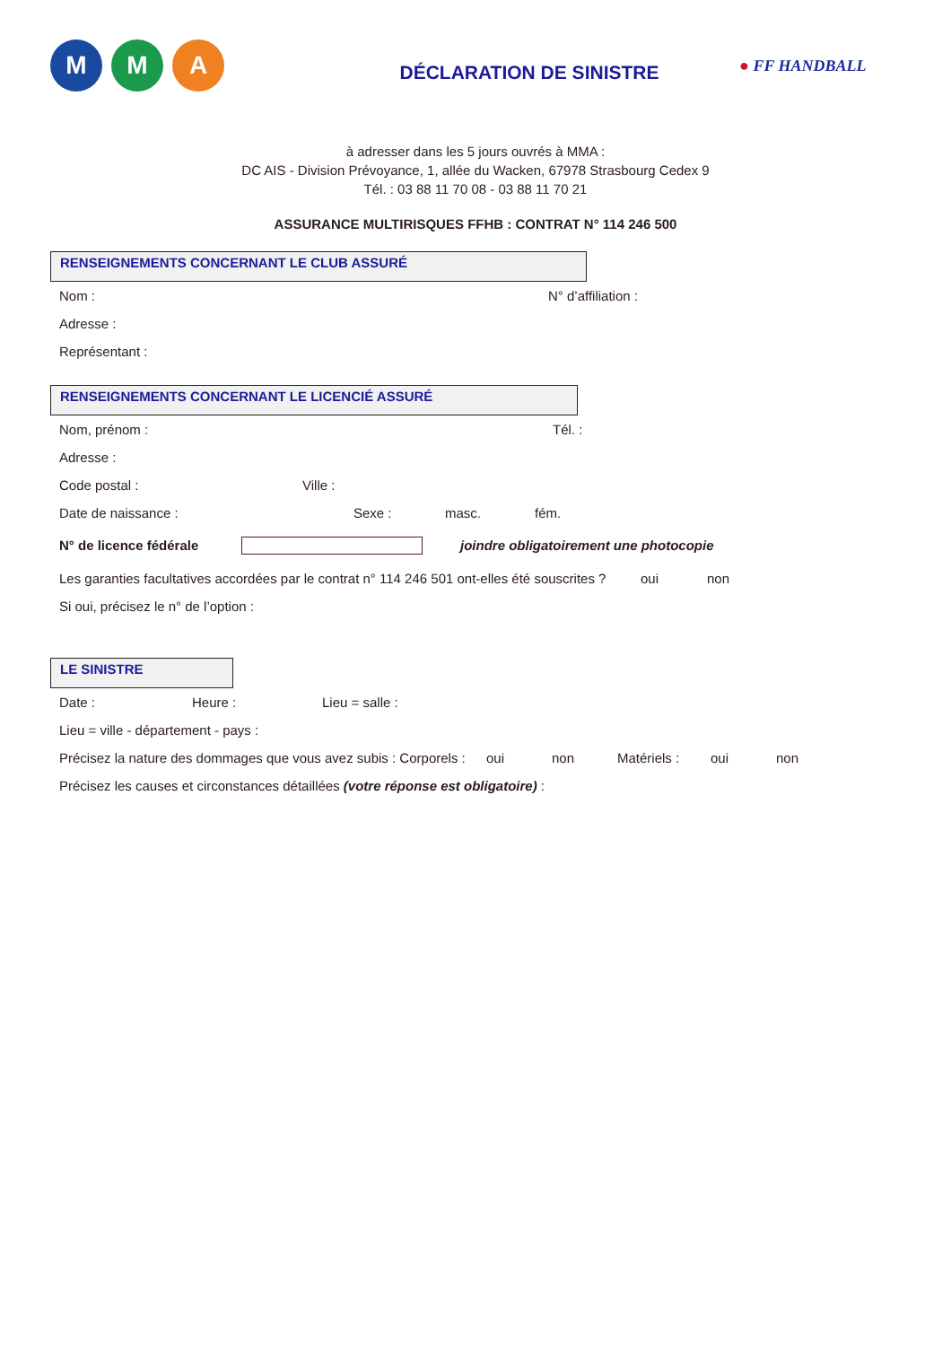M M A
DÉCLARATION DE SINISTRE
● FF HANDBALL
à adresser dans les 5 jours ouvrés à MMA :
DC AIS - Division Prévoyance, 1, allée du Wacken, 67978 Strasbourg Cedex 9
Tél. : 03 88 11 70 08 - 03 88 11 70 21
ASSURANCE MULTIRISQUES FFHB : CONTRAT N° 114 246 500
RENSEIGNEMENTS CONCERNANT LE CLUB ASSURÉ
Nom : N° d’affiliation :
Adresse :
Représentant :
RENSEIGNEMENTS CONCERNANT LE LICENCIÉ ASSURÉ
Nom, prénom : Tél. :
Adresse :
Code postal : Ville :
Date de naissance : Sexe : masc. fém.
N° de licence fédérale joindre obligatoirement une photocopie
Les garanties facultatives accordées par le contrat n° 114 246 501 ont-elles été souscrites ? oui non
Si oui, précisez le n° de l’option :
LE SINISTRE
Date : Heure : Lieu = salle :
Lieu = ville - département - pays :
Précisez la nature des dommages que vous avez subis : Corporels : oui non Matériels : oui non
Précisez les causes et circonstances détaillées (votre réponse est obligatoire) :